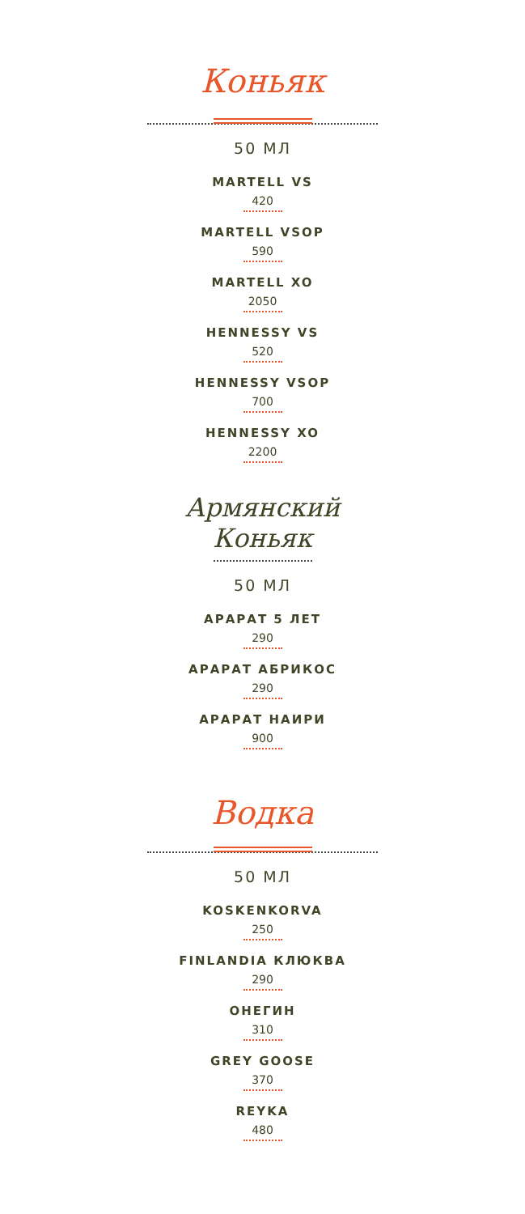Коньяк
50 МЛ
MARTELL VS
420
MARTELL VSOP
590
MARTELL XO
2050
HENNESSY VS
520
HENNESSY VSOP
700
HENNESSY XO
2200
Армянский
Коньяк
50 МЛ
АРАРАТ 5 ЛЕТ
290
АРАРАТ АБРИКОС
290
АРАРАТ НАИРИ
900
Водка
50 МЛ
KOSKENKORVA
250
FINLANDIA КЛЮКВА
290
ОНЕГИН
310
GREY GOOSE
370
REYKA
480